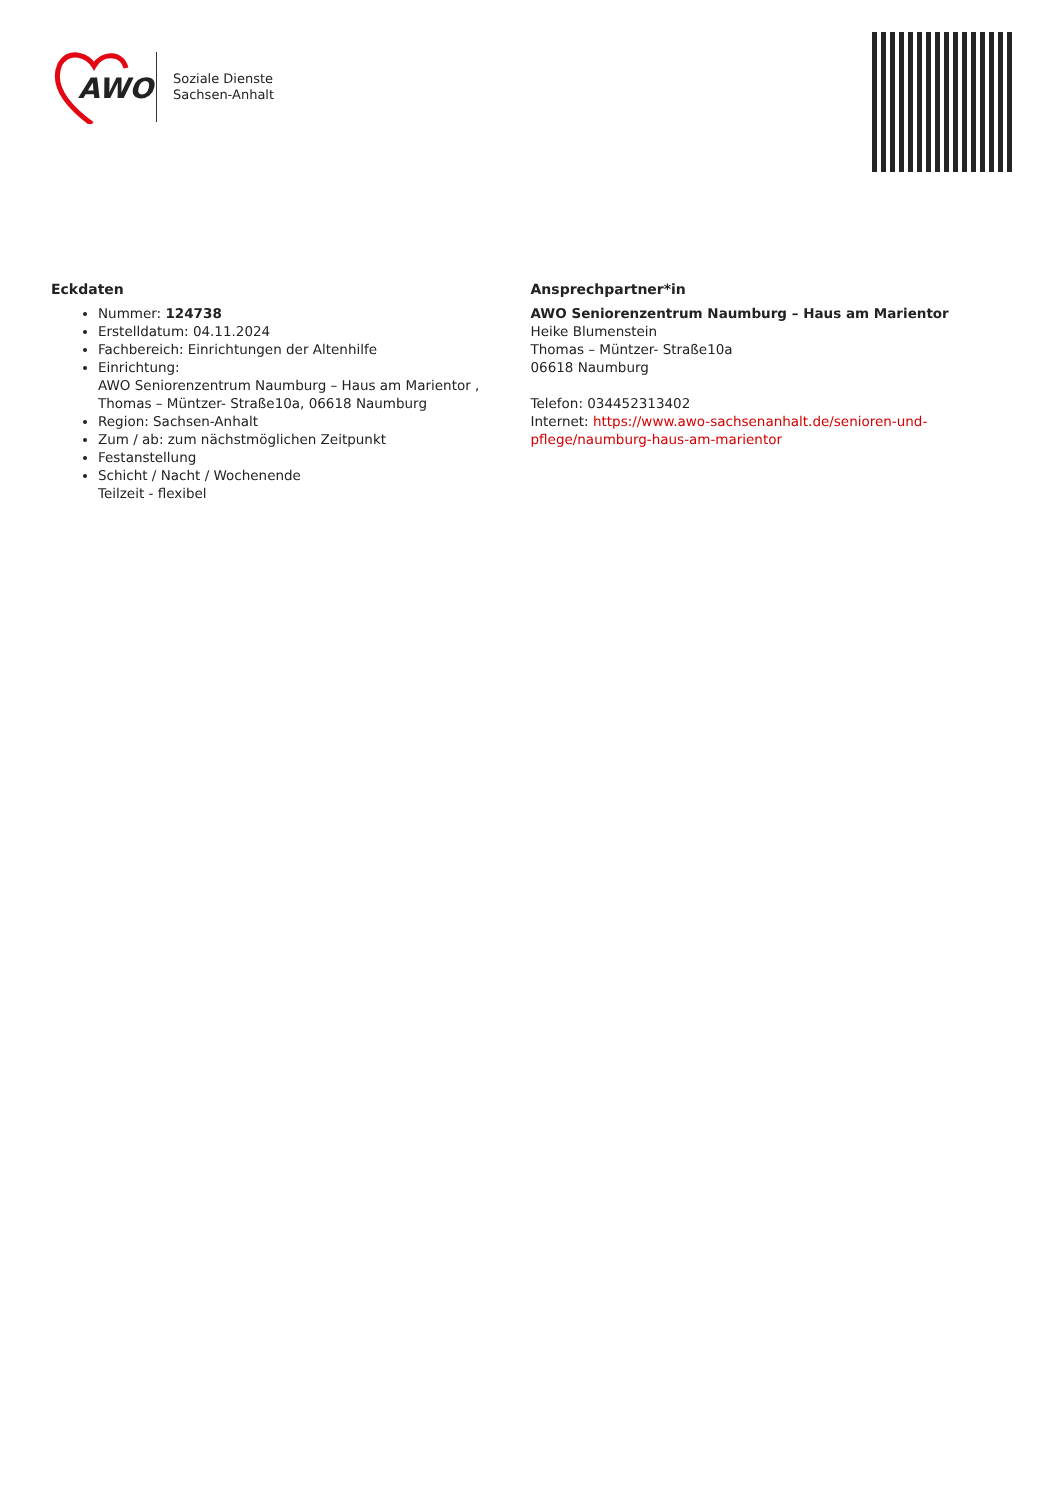AWO
Soziale Dienste
Sachsen-Anhalt
Eckdaten
Nummer: 124738
Erstelldatum: 04.11.2024
Fachbereich: Einrichtungen der Altenhilfe
Einrichtung:
AWO Seniorenzentrum Naumburg – Haus am Marientor , Thomas – Müntzer- Straße10a, 06618 Naumburg
Region: Sachsen-Anhalt
Zum / ab: zum nächstmöglichen Zeitpunkt
Festanstellung
Schicht / Nacht / Wochenende
Teilzeit - flexibel
Ansprechpartner*in
AWO Seniorenzentrum Naumburg – Haus am Marientor
Heike Blumenstein
Thomas – Müntzer- Straße10a
06618 Naumburg
Telefon: 034452313402
Internet: https://www.awo-sachsenanhalt.de/senioren-und-pflege/naumburg-haus-am-marientor